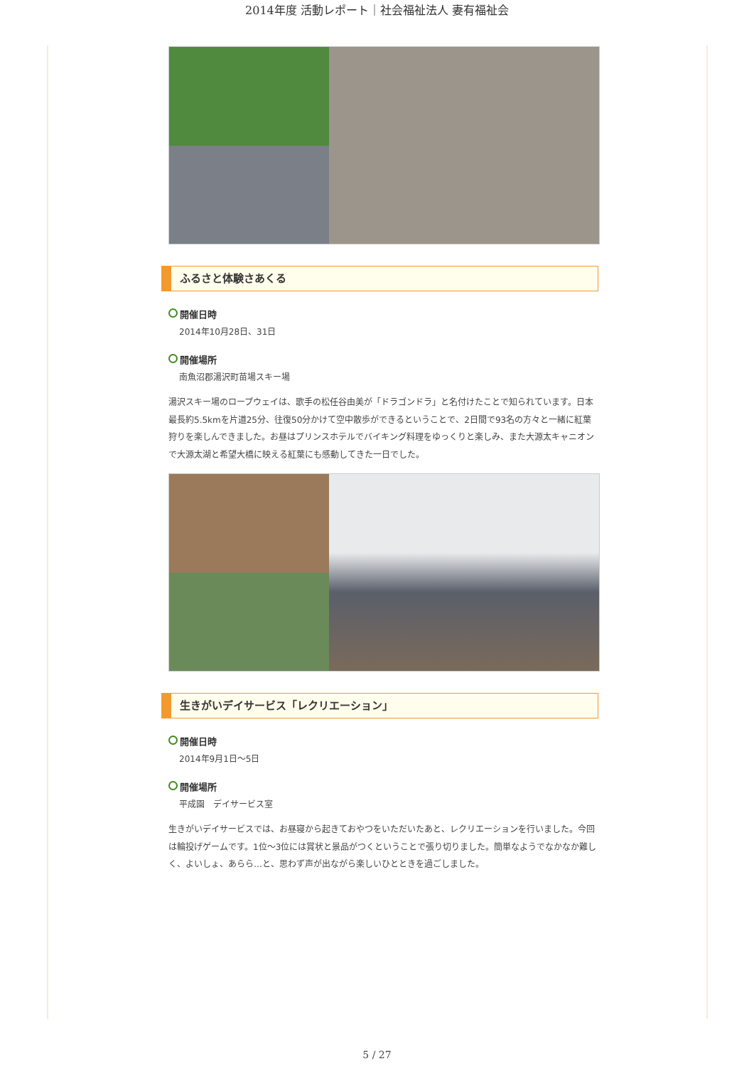2014年度 活動レポート｜社会福祉法人 妻有福祉会
ふるさと体験さあくる
開催日時
2014年10月28日、31日
開催場所
南魚沼郡湯沢町苗場スキー場
湯沢スキー場のロープウェイは、歌手の松任谷由美が「ドラゴンドラ」と名付けたことで知られています。日本最長約5.5kmを片道25分、往復50分かけて空中散歩ができるということで、2日間で93名の方々と一緒に紅葉狩りを楽しんできました。お昼はプリンスホテルでバイキング料理をゆっくりと楽しみ、また大源太キャニオンで大源太湖と希望大橋に映える紅葉にも感動してきた一日でした。
生きがいデイサービス「レクリエーション」
開催日時
2014年9月1日～5日
開催場所
平成園　デイサービス室
生きがいデイサービスでは、お昼寝から起きておやつをいただいたあと、レクリエーションを行いました。今回は輪投げゲームです。1位～3位には賞状と景品がつくということで張り切りました。簡単なようでなかなか難しく、よいしょ、あらら…と、思わず声が出ながら楽しいひとときを過ごしました。
5 / 27